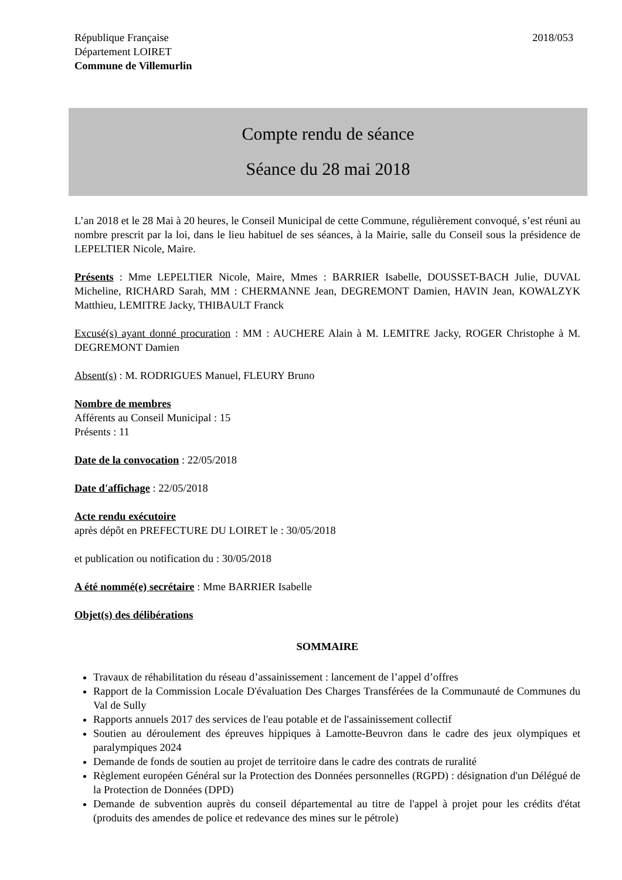République Française
Département LOIRET
Commune de Villemurlin
2018/053
Compte rendu de séance
Séance du 28 mai 2018
L’an 2018 et le 28 Mai à 20 heures, le Conseil Municipal de cette Commune, régulièrement convoqué, s’est réuni au nombre prescrit par la loi, dans le lieu habituel de ses séances, à la Mairie, salle du Conseil sous la présidence de LEPELTIER Nicole, Maire.
Présents : Mme LEPELTIER Nicole, Maire, Mmes : BARRIER Isabelle, DOUSSET-BACH Julie, DUVAL Micheline, RICHARD Sarah, MM : CHERMANNE Jean, DEGREMONT Damien, HAVIN Jean, KOWALZYK Matthieu, LEMITRE Jacky, THIBAULT Franck
Excusé(s) ayant donné procuration : MM : AUCHERE Alain à M. LEMITRE Jacky, ROGER Christophe à M. DEGREMONT Damien
Absent(s) : M. RODRIGUES Manuel, FLEURY Bruno
Nombre de membres
Afférents au Conseil Municipal : 15
Présents : 11
Date de la convocation : 22/05/2018
Date d'affichage : 22/05/2018
Acte rendu exécutoire
après dépôt en PREFECTURE DU LOIRET le : 30/05/2018
et publication ou notification du : 30/05/2018
A été nommé(e) secrétaire : Mme BARRIER Isabelle
Objet(s) des délibérations
SOMMAIRE
Travaux de réhabilitation du réseau d’assainissement : lancement de l’appel d’offres
Rapport de la Commission Locale D'évaluation Des Charges Transférées de la Communauté de Communes du Val de Sully
Rapports annuels 2017 des services de l'eau potable et de l'assainissement collectif
Soutien au déroulement des épreuves hippiques à Lamotte-Beuvron dans le cadre des jeux olympiques et paralympiques 2024
Demande de fonds de soutien au projet de territoire dans le cadre des contrats de ruralité
Règlement européen Général sur la Protection des Données personnelles (RGPD) : désignation d'un Délégué de la Protection de Données (DPD)
Demande de subvention auprès du conseil départemental au titre de l'appel à projet pour les crédits d'état (produits des amendes de police et redevance des mines sur le pétrole)